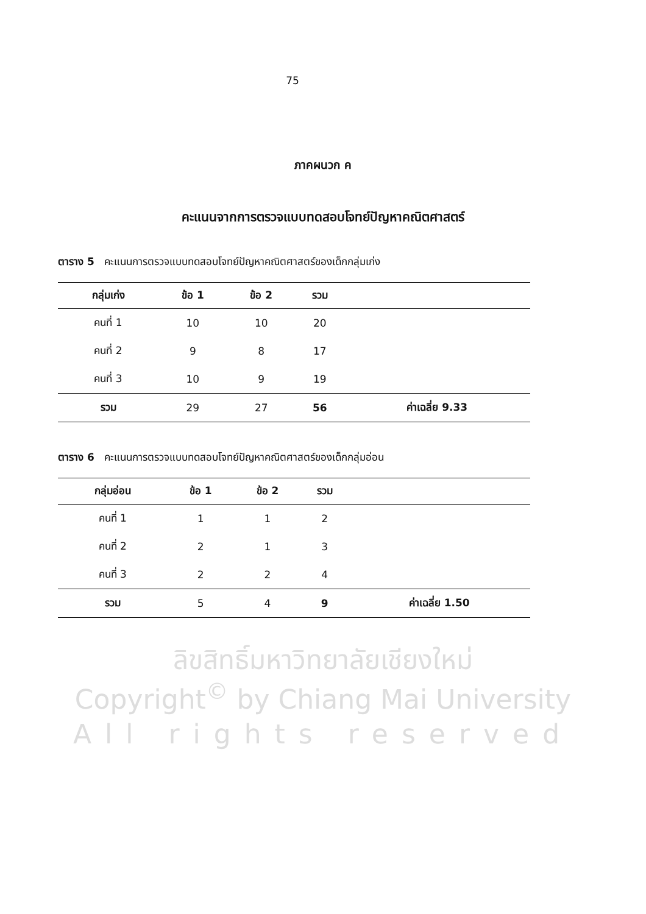75
ภาคผนวก ค
คะแนนจากการตรวจแบบทดสอบโจทย์ปัญหาคณิตศาสตร์
ตาราง 5 คะแนนการตรวจแบบทดสอบโจทย์ปัญหาคณิตศาสตร์ของเด็กกลุ่มเก่ง
| กลุ่มเก่ง | ข้อ 1 | ข้อ 2 | รวม | |
| --- | --- | --- | --- | --- |
| คนที่ 1 | 10 | 10 | 20 | |
| คนที่ 2 | 9 | 8 | 17 | |
| คนที่ 3 | 10 | 9 | 19 | |
| รวม | 29 | 27 | 56 | ค่าเฉลี่ย 9.33 |
ตาราง 6 คะแนนการตรวจแบบทดสอบโจทย์ปัญหาคณิตศาสตร์ของเด็กกลุ่มอ่อน
| กลุ่มอ่อน | ข้อ 1 | ข้อ 2 | รวม | |
| --- | --- | --- | --- | --- |
| คนที่ 1 | 1 | 1 | 2 | |
| คนที่ 2 | 2 | 1 | 3 | |
| คนที่ 3 | 2 | 2 | 4 | |
| รวม | 5 | 4 | 9 | ค่าเฉลี่ย 1.50 |
ลิขสิทธิ์มหาวิทยาลัยเชียงใหม่
Copyright<sup>©</sup> by Chiang Mai University
All rights reserved